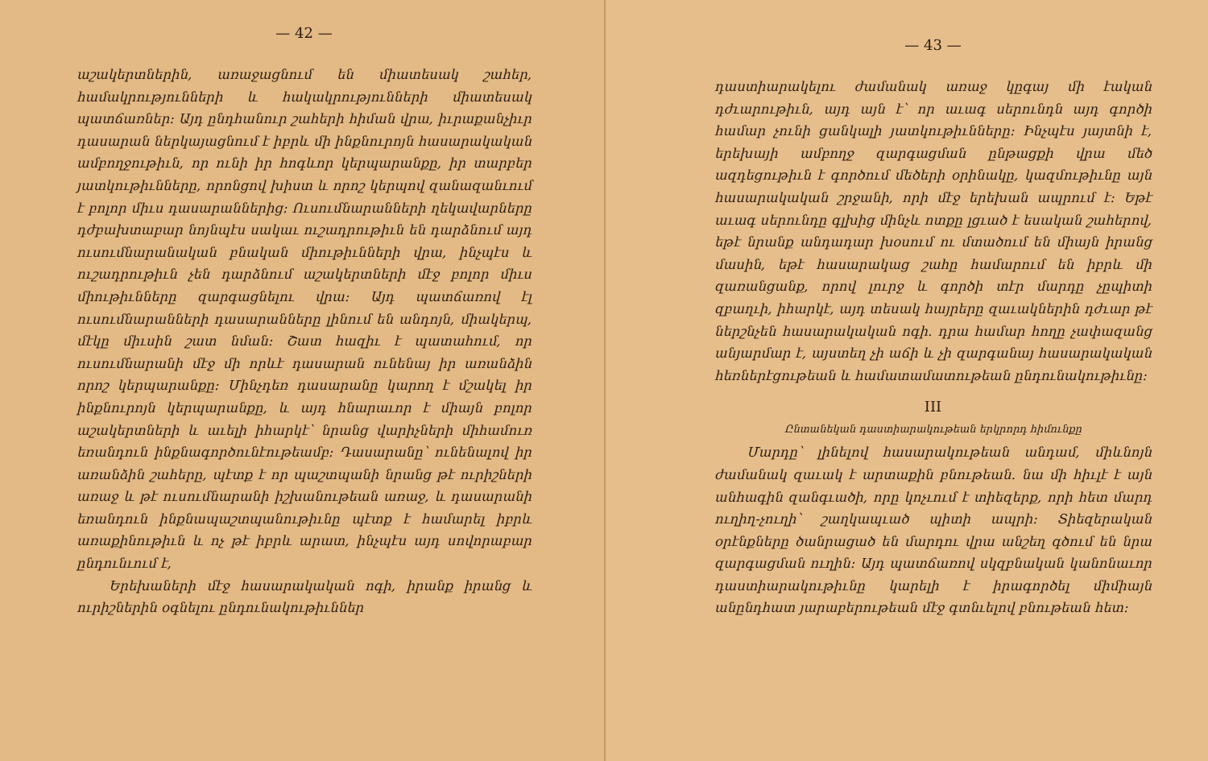— 42 —
աշակերտներին, առաջացնում են միատեսակ շահեր, համակրությունների և հակակրությունների միատեսակ պատճառներ։ Այդ ընդհանուր շահերի հիման վրա, իւրաքանչիւր դասարան ներկայացնում է իբրև մի ինքնուրոյն հասարակական ամբողջութիւն, որ ունի իր հոգևոր կերպարանքը, իր տարբեր յատկութիւնները, որոնցով խիստ և որոշ կերպով զանազանւում է բոլոր միւս դասարաններից։ Ուսումնարանների ղեկավարները դժբախտաբար նոյնպէս սակաւ ուշադրութիւն են դարձնում այդ ուսումնարանական բնական միութիւնների վրա, ինչպէս և ուշադրութիւն չեն դարձնում աշակերտների մէջ բոլոր միւս միութիւնները զարգացնելու վրա։ Այդ պատճառով էլ ուսումնարանների դասարանները լինում են անդոյն, միակերպ, մէկը միւսին շատ նման։ Շատ հազիւ է պատահում, որ ուսումնարանի մէջ մի որևէ դասարան ունենայ իր առանձին որոշ կերպարանքը։ Մինչդեռ դասարանը կարող է մշակել իր ինքնուրոյն կերպարանքը, և այդ հնարաւոր է միայն բոլոր աշակերտների և աւելի իհարկէ՝ նրանց վարիչների միհամուռ եռանդուն ինքնագործունէութեամբ։ Դասարանը՝ ունենալով իր առանձին շահերը, պէտք է որ պաշտպանի նրանց թէ ուրիշների առաջ և թէ ուսումնարանի իշխանութեան առաջ, և դասարանի եռանդուն ինքնապաշտպանութիւնը պէտք է համարել իբրև առաքինութիւն և ոչ թէ իբրև արատ, ինչպէս այդ սովորաբար ընդունւում է,
Երեխաների մէջ հասարակական ոգի, իրանք իրանց և ուրիշներին օգնելու ընդունակութիւններ
— 43 —
դաստիարակելու ժամանակ առաջ կըգայ մի էական դժւարութիւն, այդ այն է՝ որ աւագ սերունդն այդ գործի համար չունի ցանկալի յատկութիւնները։ Ինչպէս յայտնի է, երեխայի ամբողջ զարգացման ընթացքի վրա մեծ ազդեցութիւն է գործում մեծերի օրինակը, կազմութիւնը այն հասարակական շրջանի, որի մէջ երեխան ապրում է։ Եթէ աւագ սերունդը գլխից մինչև ոտքը լցւած է եսական շահերով, եթէ նրանք անդադար խօսում ու մտածում են միայն իրանց մասին, եթէ հասարակաց շահը համարում են իբրև մի զառանցանք, որով լուրջ և գործի տէր մարդը չըպիտի զբաղւի, իհարկէ, այդ տեսակ հայրերը զաւակներին դժւար թէ ներշնչեն հասարակական ոգի. դրա համար հողը չափազանց անյարմար է, այստեղ չի աճի և չի զարգանայ հասարակական հեռներէցութեան և համատամատութեան ընդունակութիւնը։
III
Ընտանեկան դաստիարակութեան երկրորդ հիմունքը
Մարդը՝ լինելով հասարակութեան անդամ, միևնոյն ժամանակ զաւակ է արտաքին բնութեան. նա մի հիւլէ է այն անհագին զանգւածի, որը կոչւում է տիեզերք, որի հետ մարդ ուղիղ-չուղի՝ շաղկապւած պիտի ապրի։ Տիեզերական օրէնքները ծանրացած են մարդու վրա անշեղ գծում են նրա զարգացման ուղին։ Այդ պատճառով սկզբնական կանոնաւոր դաստիարակութիւնը կարելի է իրագործել միմիայն անընդհատ յարաբերութեան մէջ գտնւելով բնութեան հետ։